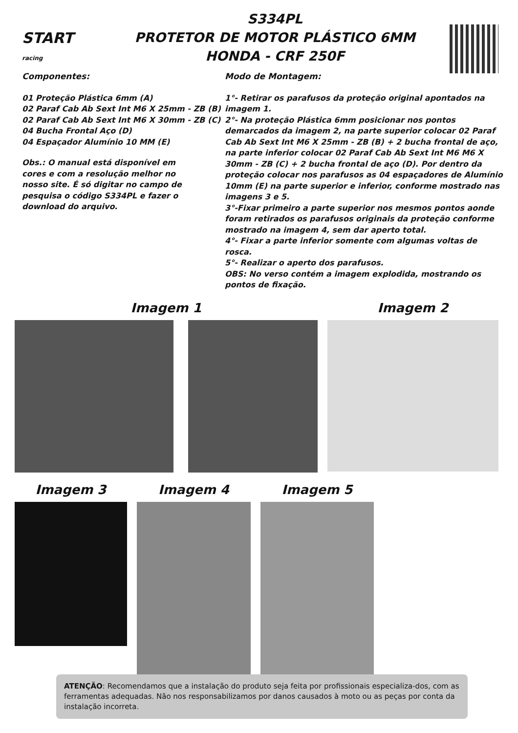START
racing
S334PL
PROTETOR DE MOTOR PLÁSTICO 6MM
HONDA - CRF 250F
Componentes:
01 Proteção Plástica 6mm (A)
02 Paraf Cab Ab Sext Int M6 X 25mm - ZB (B)
02 Paraf Cab Ab Sext Int M6 X 30mm - ZB (C)
04 Bucha Frontal Aço (D)
04 Espaçador Alumínio 10 MM (E)
Obs.: O manual está disponível em cores e com a resolução melhor no nosso site. É só digitar no campo de pesquisa o código S334PL e fazer o download do arquivo.
Modo de Montagem:
1°- Retirar os parafusos da proteção original apontados na imagem 1.
2°- Na proteção Plástica 6mm posicionar nos pontos demarcados da imagem 2, na parte superior colocar 02 Paraf Cab Ab Sext Int M6 X 25mm - ZB (B) + 2 bucha frontal de aço, na parte inferior colocar 02 Paraf Cab Ab Sext Int M6 M6 X 30mm - ZB (C) + 2 bucha frontal de aço (D). Por dentro da proteção colocar nos parafusos as 04 espaçadores de Alumínio 10mm (E) na parte superior e inferior, conforme mostrado nas imagens 3 e 5.
3°-Fixar primeiro a parte superior nos mesmos pontos aonde foram retirados os parafusos originais da proteção conforme mostrado na imagem 4, sem dar aperto total.
4°- Fixar a parte inferior somente com algumas voltas de rosca.
5°- Realizar o aperto dos parafusos.
OBS: No verso contém a imagem explodida, mostrando os pontos de fixação.
Imagem 1 Imagem 2
Imagem 3 Imagem 4 Imagem 5
ATENÇÃO: Recomendamos que a instalação do produto seja feita por profissionais especializa-dos, com as ferramentas adequadas. Não nos responsabilizamos por danos causados à moto ou as peças por conta da instalação incorreta.